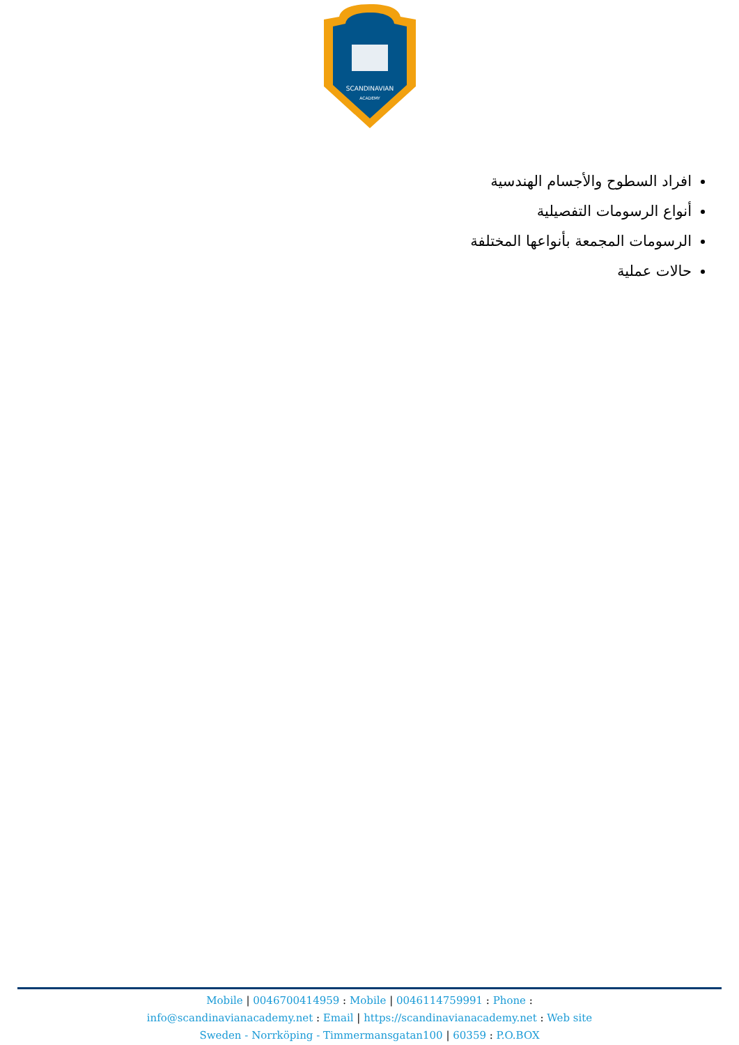SCANDINAVIAN
ACADEMY
افراد السطوح والأجسام الهندسية
أنواع الرسومات التفصيلية
الرسومات المجمعة بأنواعها المختلفة
حالات عملية
Mobile | 0046700414959 : Mobile | 0046114759991 : Phone :
info@scandinavianacademy.net : Email | https://scandinavianacademy.net : Web site
Sweden - Norrköping - Timmermansgatan100 | 60359 : P.O.BOX